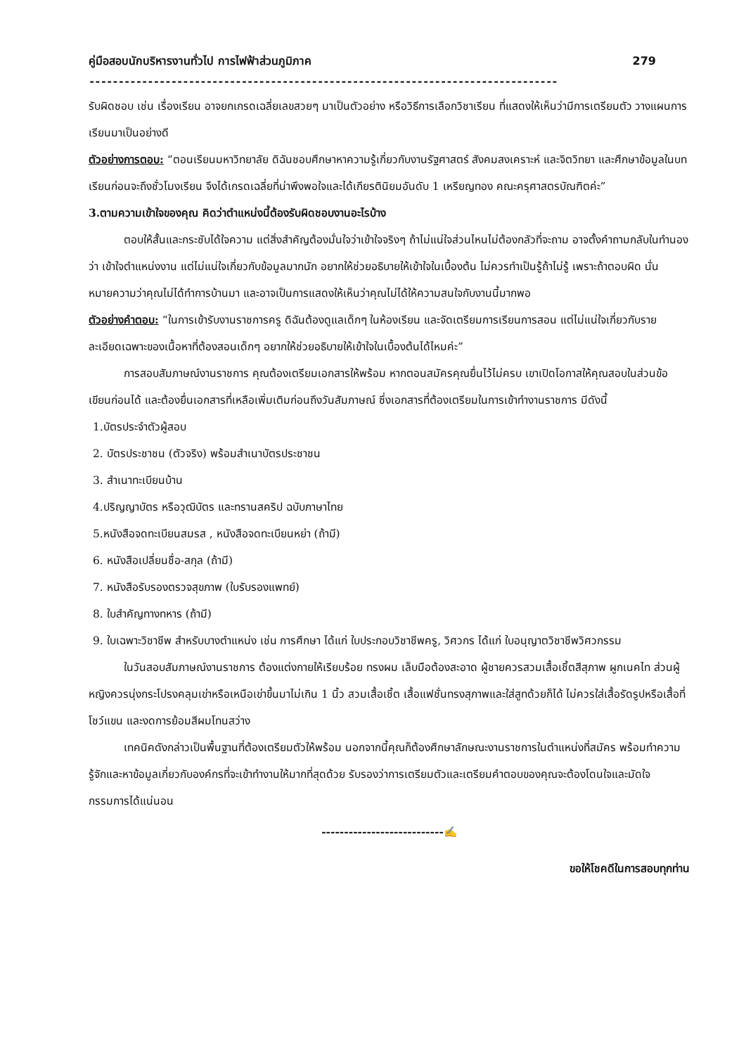คู่มือสอบนักบริหารงานทั่วไป การไฟฟ้าส่วนภูมิภาค 279
--------------------------------------------------------------------------------
รับผิดชอบ เช่น เรื่องเรียน อาจยกเกรดเฉลี่ยเลขสวยๆ มาเป็นตัวอย่าง หรือวิธีการเลือกวิชาเรียน ที่แสดงให้เห็นว่ามีการเตรียมตัว วางแผนการเรียนมาเป็นอย่างดี
ตัวอย่างการตอบ: “ตอนเรียนมหาวิทยาลัย ดิฉันชอบศึกษาหาความรู้เกี่ยวกับงานรัฐศาสตร์ สังคมสงเคราะห์ และจิตวิทยา และศึกษาข้อมูลในบทเรียนก่อนจะถึงชั่วโมงเรียน จึงได้เกรดเฉลี่ยที่น่าพึงพอใจและได้เกียรตินิยมอันดับ 1 เหรียญทอง คณะครุศาสตรบัณฑิตค่ะ”
3.ตามความเข้าใจของคุณ คิดว่าตำแหน่งนี้ต้องรับผิดชอบงานอะไรบ้าง
ตอบให้สั้นและกระชับได้ใจความ แต่สิ่งสำคัญต้องมั่นใจว่าเข้าใจจริงๆ ถ้าไม่แน่ใจส่วนไหนไม่ต้องกลัวที่จะถาม อาจตั้งคำถามกลับในทำนองว่า เข้าใจตำแหน่งงาน แต่ไม่แน่ใจเกี่ยวกับข้อมูลมากนัก อยากให้ช่วยอธิบายให้เข้าใจในเบื้องต้น ไม่ควรทำเป็นรู้ถ้าไม่รู้ เพราะถ้าตอบผิด นั่นหมายความว่าคุณไม่ได้ทำการบ้านมา และอาจเป็นการแสดงให้เห็นว่าคุณไม่ได้ให้ความสนใจกับงานนี้มากพอ
ตัวอย่างคำตอบ: “ในการเข้ารับงานราชการครู ดิฉันต้องดูแลเด็กๆ ในห้องเรียน และจัดเตรียมการเรียนการสอน แต่ไม่แน่ใจเกี่ยวกับรายละเอียดเฉพาะของเนื้อหาที่ต้องสอนเด็กๆ อยากให้ช่วยอธิบายให้เข้าใจในเบื้องต้นได้ไหมค่ะ”
การสอบสัมภาษณ์งานราชการ คุณต้องเตรียมเอกสารให้พร้อม หากตอนสมัครคุณยื่นไว้ไม่ครบ เขาเปิดโอกาสให้คุณสอบในส่วนข้อเขียนก่อนได้ และต้องยื่นเอกสารที่เหลือเพิ่มเติมก่อนถึงวันสัมภาษณ์ ซึ่งเอกสารที่ต้องเตรียมในการเข้าทำงานราชการ มีดังนี้
1.บัตรประจำตัวผู้สอบ
2. บัตรประชาชน (ตัวจริง) พร้อมสำเนาบัตรประชาชน
3. สำเนาทะเบียนบ้าน
4.ปริญญาบัตร หรือวุฒิบัตร และทรานสคริป ฉบับภาษาไทย
5.หนังสือจดทะเบียนสมรส , หนังสือจดทะเบียนหย่า (ถ้ามี)
6. หนังสือเปลี่ยนชื่อ-สกุล (ถ้ามี)
7. หนังสือรับรองตรวจสุขภาพ (ใบรับรองแพทย์)
8. ใบสำคัญทางทหาร (ถ้ามี)
9. ใบเฉพาะวิชาชีพ สำหรับบางตำแหน่ง เช่น การศึกษา ได้แก่ ใบประกอบวิชาชีพครู, วิศวกร ได้แก่ ใบอนุญาตวิชาชีพวิศวกรรม
ในวันสอบสัมภาษณ์งานราชการ ต้องแต่งกายให้เรียบร้อย ทรงผม เล็บมือต้องสะอาด ผู้ชายควรสวมเสื้อเชิ้ตสีสุภาพ ผูกเนคไท ส่วนผู้หญิงควรนุ่งกระโปรงคลุมเข่าหรือเหนือเข่าขึ้นมาไม่เกิน 1 นิ้ว สวมเสื้อเชิ้ต เสื้อแฟชั่นทรงสุภาพและใส่สูทด้วยก็ได้ ไม่ควรใส่เสื้อรัดรูปหรือเสื้อที่โชว์แขน และงดการย้อมสีผมโทนสว่าง
เทคนิคดังกล่าวเป็นพื้นฐานที่ต้องเตรียมตัวให้พร้อม นอกจากนี้คุณก็ต้องศึกษาลักษณะงานราชการในตำแหน่งที่สมัคร พร้อมทำความรู้จักและหาข้อมูลเกี่ยวกับองค์กรที่จะเข้าทำงานให้มากที่สุดด้วย รับรองว่าการเตรียมตัวและเตรียมคำตอบของคุณจะต้องโดนใจและมัดใจกรรมการได้แน่นอน
---------------------------✍
ขอให้โชคดีในการสอบทุกท่าน